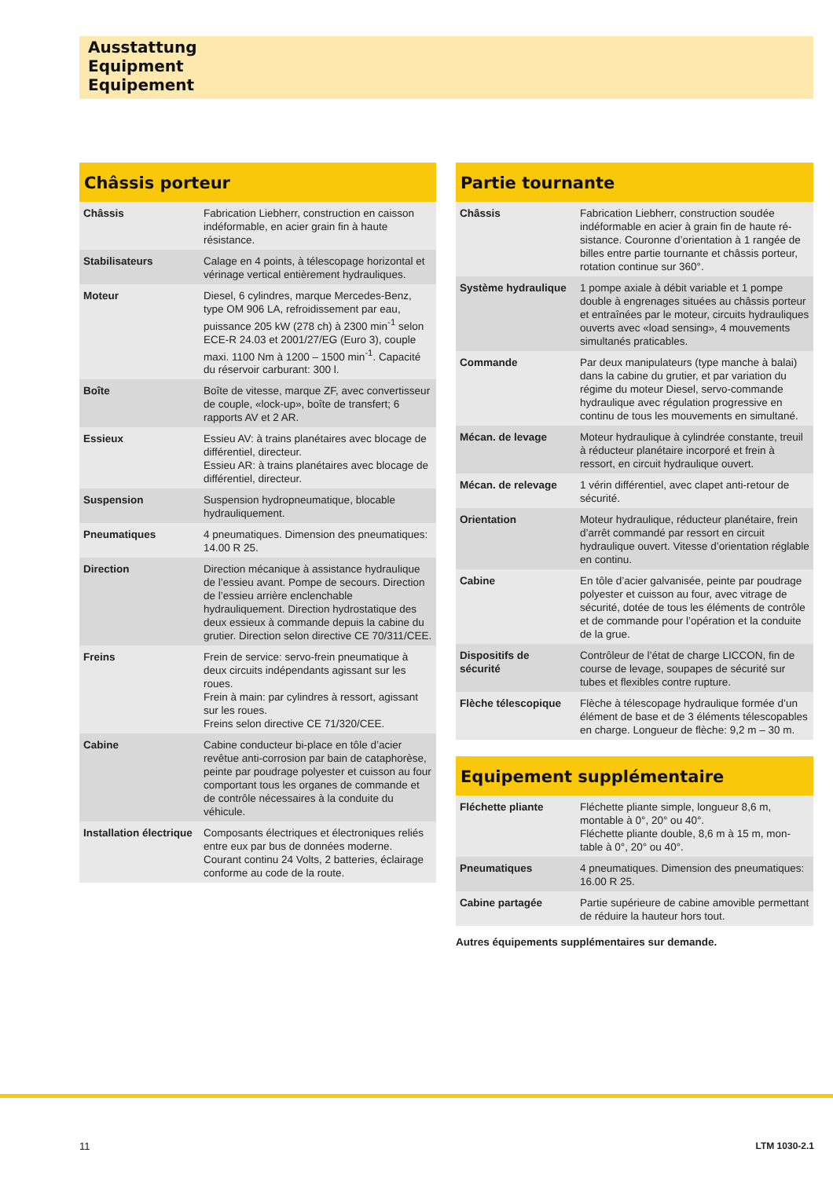Ausstattung
Equipment
Equipement
Châssis porteur
| Châssis | Fabrication Liebherr, construction en caisson indéformable, en acier grain fin à haute résistance. |
| Stabilisateurs | Calage en 4 points, à télescopage horizontal et vérinage vertical entièrement hydrauli­ques. |
| Moteur | Diesel, 6 cylindres, marque Mercedes-Benz, type OM 906 LA, refroidissement par eau, puissance 205 kW (278 ch) à 2300 min<sup>-1</sup> selon ECE-R 24.03 et 2001/27/EG (Euro 3), couple maxi. 1100 Nm à 1200 – 1500 min<sup>-1</sup>. Capacité du réservoir carburant: 300 l. |
| Boîte | Boîte de vitesse, marque ZF, avec convertis­seur de couple, «lock-up», boîte de transfert; 6 rapports AV et 2 AR. |
| Essieux | Essieu AV: à trains planétaires avec blocage de différentiel, directeur. Essieu AR: à trains planétaires avec blocage de différentiel, directeur. |
| Suspension | Suspension hydropneumatique, blocable hydrauliquement. |
| Pneumatiques | 4 pneumatiques. Dimension des pneumati­ques: 14.00 R 25. |
| Direction | Direction mécanique à assistance hydrau­lique de l’essieu avant. Pompe de secours. Direction de l’essieu arrière enclenchable hydrauliquement. Direction hydrostatique des deux essieux à commande depuis la cabine du grutier. Direction selon directive CE 70/311/CEE. |
| Freins | Frein de service: servo-frein pneumatique à deux circuits indépendants agissant sur les roues. Frein à main: par cylindres à ressort, agis­sant sur les roues. Freins selon directive CE 71/320/CEE. |
| Cabine | Cabine conducteur bi-place en tôle d’acier revêtue anti-corrosion par bain de cata­phorèse, peinte par poudrage polyester et cuisson au four comportant tous les organes de commande et de contrôle nécessaires à la conduite du véhicule. |
| Installation électrique | Composants électriques et électroniques re­liés entre eux par bus de données moderne. Courant continu 24 Volts, 2 batteries, éclaira­ge conforme au code de la route. |
Partie tournante
| Châssis | Fabrication Liebherr, construction soudée indéformable en acier à grain fin de haute ré­sistance. Couronne d’orientation à 1 rangée de billes entre partie tournante et châssis porteur, rotation continue sur 360°. |
| Système hydraulique | 1 pompe axiale à débit variable et 1 pompe double à engrenages situées au châssis porteur et entraînées par le moteur, circuits hydrauliques ouverts avec «load sensing», 4 mouvements simultanés praticables. |
| Commande | Par deux manipulateurs (type manche à ba­lai) dans la cabine du grutier, et par variation du régime du moteur Diesel, servo-comman­de hydraulique avec régulation progressive en continu de tous les mouvements en simultané. |
| Mécan. de levage | Moteur hydraulique à cylindrée constante, treuil à réducteur planétaire incorporé et frein à ressort, en circuit hydraulique ouvert. |
| Mécan. de relevage | 1 vérin différentiel, avec clapet anti-retour de sécurité. |
| Orientation | Moteur hydraulique, réducteur planétaire, frein d’arrêt commandé par ressort en circuit hydraulique ouvert. Vitesse d’orientation réglable en continu. |
| Cabine | En tôle d’acier galvanisée, peinte par poudrage polyester et cuisson au four, avec vitrage de sécurité, dotée de tous les éléments de contrôle et de commande pour l’opération et la conduite de la grue. |
| Dispositifs de sécurité | Contrôleur de l’état de charge LICCON, fin de course de levage, soupapes de sécurité sur tubes et flexibles contre rupture. |
| Flèche télescopique | Flèche à télescopage hydraulique formée d’un élément de base et de 3 éléments té­lescopables en charge. Longueur de flèche: 9,2 m – 30 m. |
Equipement supplémentaire
| Fléchette pliante | Fléchette pliante simple, longueur 8,6 m, montable à 0°, 20° ou 40°. Fléchette pliante double, 8,6 m à 15 m, mon­table à 0°, 20° ou 40°. |
| Pneumatiques | 4 pneumatiques. Dimension des pneumati­ques: 16.00 R 25. |
| Cabine partagée | Partie supérieure de cabine amovible per­mettant de réduire la hauteur hors tout. |
Autres équipements supplémentaires sur demande.
11 LTM 1030-2.1